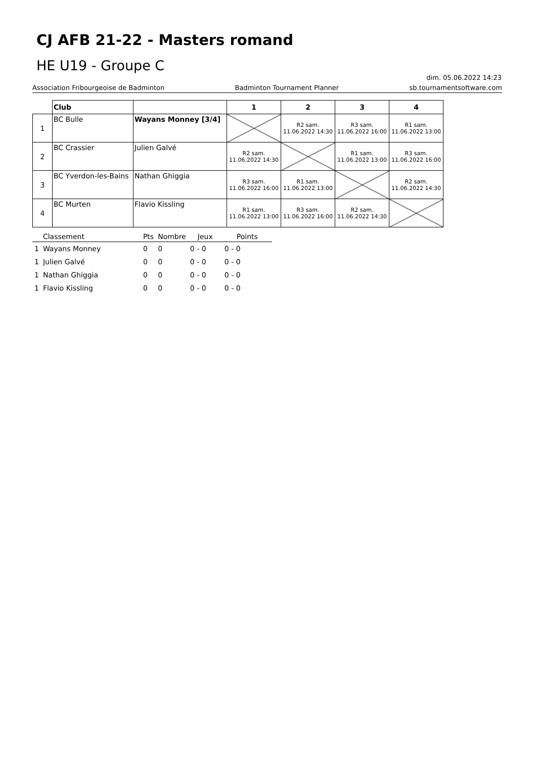CJ AFB 21-22 - Masters romand
HE U19 - Groupe C
dim. 05.06.2022 14:23
Association Fribourgeoise de Badminton Badminton Tournament Planner sb.tournamentsoftware.com
| | Club | | 1 | 2 | 3 | 4 |
| --- | --- | --- | --- | --- | --- | --- |
| 1 | BC Bulle | Wayans Monney [3/4] | | R2 sam. 11.06.2022 14:30 | R3 sam. 11.06.2022 16:00 | R1 sam. 11.06.2022 13:00 |
| 2 | BC Crassier | Julien Galvé | R2 sam. 11.06.2022 14:30 | | R1 sam. 11.06.2022 13:00 | R3 sam. 11.06.2022 16:00 |
| 3 | BC Yverdon-les-Bains | Nathan Ghiggia | R3 sam. 11.06.2022 16:00 | R1 sam. 11.06.2022 13:00 | | R2 sam. 11.06.2022 14:30 |
| 4 | BC Murten | Flavio Kissling | R1 sam. 11.06.2022 13:00 | R3 sam. 11.06.2022 16:00 | R2 sam. 11.06.2022 14:30 | |
| | Classement | Pts | Nombre | Jeux | Points |
| --- | --- | --- | --- | --- | --- |
| 1 | Wayans Monney | 0 | 0 | 0 - 0 | 0 - 0 |
| 1 | Julien Galvé | 0 | 0 | 0 - 0 | 0 - 0 |
| 1 | Nathan Ghiggia | 0 | 0 | 0 - 0 | 0 - 0 |
| 1 | Flavio Kissling | 0 | 0 | 0 - 0 | 0 - 0 |